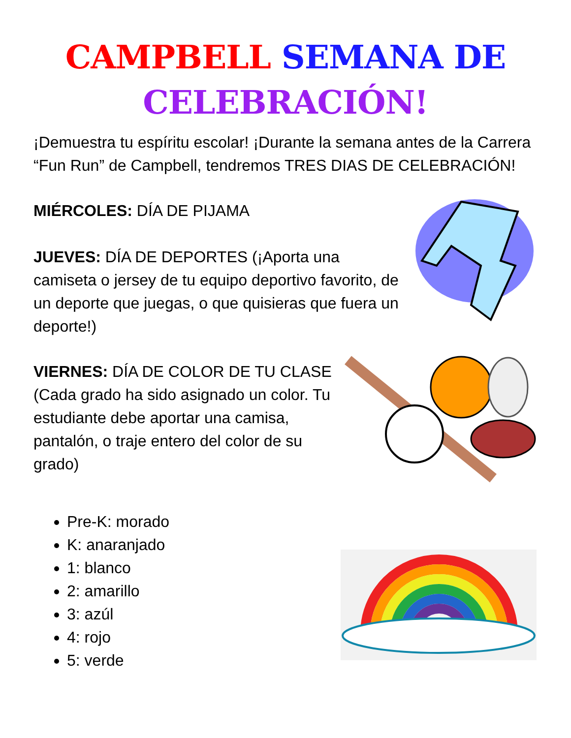CAMPBELL SEMANA DE
CELEBRACIÓN!
¡Demuestra tu espíritu escolar! ¡Durante la semana antes de la Carrera “Fun Run” de Campbell, tendremos TRES DIAS DE CELEBRACIÓN!
MIÉRCOLES: DÍA DE PIJAMA
JUEVES: DÍA DE DEPORTES (¡Aporta una camiseta o jersey de tu equipo deportivo favorito, de un deporte que juegas, o que quisieras que fuera un deporte!)
VIERNES: DÍA DE COLOR DE TU CLASE (Cada grado ha sido asignado un color. Tu estudiante debe aportar una camisa, pantalón, o traje entero del color de su grado)
Pre-K: morado
K: anaranjado
1: blanco
2: amarillo
3: azúl
4: rojo
5: verde